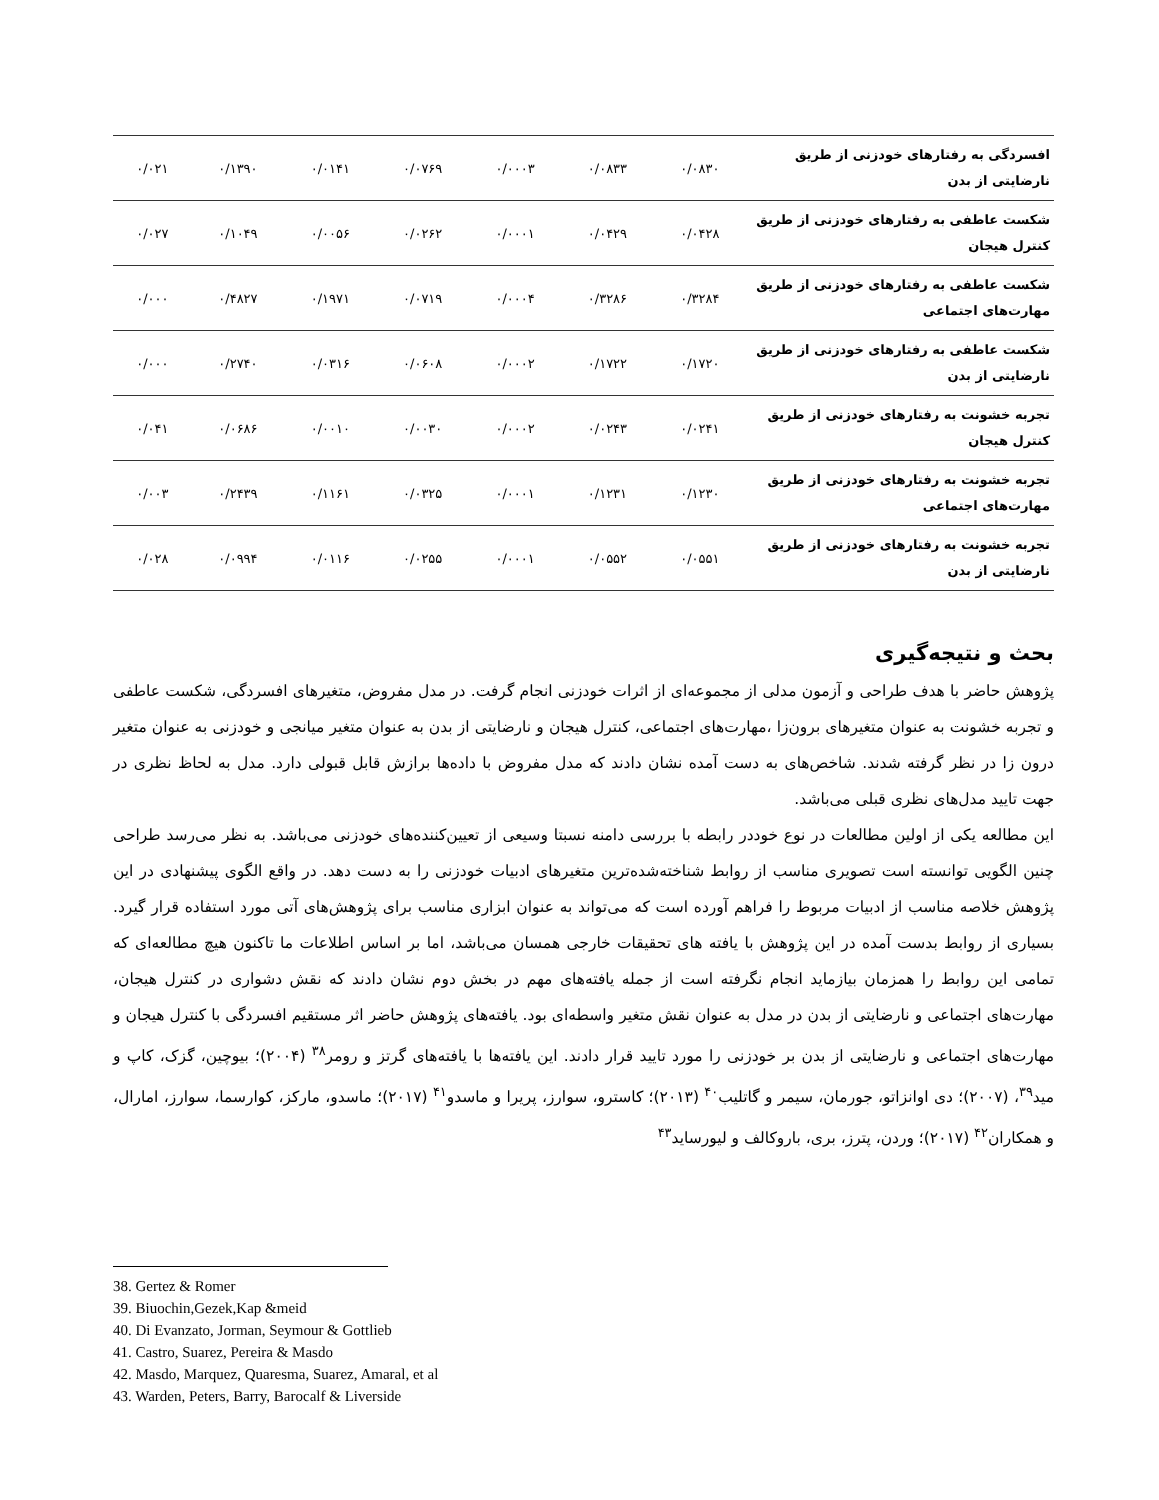| افسردگی به رفتارهای خودزنی از طریق نارضایتی از بدن | ۰/۰۸۳۰ | ۰/۰۸۳۳ | ۰/۰۰۰۳ | ۰/۰۷۶۹ | ۰/۰۱۴۱ | ۰/۱۳۹۰ | ۰/۰۲۱ |
| شکست عاطفی به رفتارهای خودزنی از طریق کنترل هیجان | ۰/۰۴۲۸ | ۰/۰۴۲۹ | ۰/۰۰۰۱ | ۰/۰۲۶۲ | ۰/۰۰۵۶ | ۰/۱۰۴۹ | ۰/۰۲۷ |
| شکست عاطفی به رفتارهای خودزنی از طریق مهارت‌های اجتماعی | ۰/۳۲۸۴ | ۰/۳۲۸۶ | ۰/۰۰۰۴ | ۰/۰۷۱۹ | ۰/۱۹۷۱ | ۰/۴۸۲۷ | ۰/۰۰۰ |
| شکست عاطفی به رفتارهای خودزنی از طریق نارضایتی از بدن | ۰/۱۷۲۰ | ۰/۱۷۲۲ | ۰/۰۰۰۲ | ۰/۰۶۰۸ | ۰/۰۳۱۶ | ۰/۲۷۴۰ | ۰/۰۰۰ |
| تجربه خشونت به رفتارهای خودزنی از طریق کنترل هیجان | ۰/۰۲۴۱ | ۰/۰۲۴۳ | ۰/۰۰۰۲ | ۰/۰۰۳۰ | ۰/۰۰۱۰ | ۰/۰۶۸۶ | ۰/۰۴۱ |
| تجربه خشونت به رفتارهای خودزنی از طریق مهارت‌های اجتماعی | ۰/۱۲۳۰ | ۰/۱۲۳۱ | ۰/۰۰۰۱ | ۰/۰۳۲۵ | ۰/۱۱۶۱ | ۰/۲۴۳۹ | ۰/۰۰۳ |
| تجربه خشونت به رفتارهای خودزنی از طریق نارضایتی از بدن | ۰/۰۵۵۱ | ۰/۰۵۵۲ | ۰/۰۰۰۱ | ۰/۰۲۵۵ | ۰/۰۱۱۶ | ۰/۰۹۹۴ | ۰/۰۲۸ |
بحث و نتیجه‌گیری
پژوهش حاضر با هدف طراحی و آزمون مدلی از مجموعه‌ای از اثرات خودزنی انجام گرفت. در مدل مفروض، متغیرهای افسردگی، شکست عاطفی و تجربه خشونت به عنوان متغیرهای برون‌زا ،مهارت‌های اجتماعی، کنترل هیجان و نارضایتی از بدن به عنوان متغیر میانجی و خودزنی به عنوان متغیر درون زا در نظر گرفته شدند. شاخص‌های به دست آمده نشان دادند که مدل مفروض با داده‌ها برازش قابل قبولی دارد. مدل به لحاظ نظری در جهت تایید مدل‌های نظری قبلی می‌باشد.
این مطالعه یکی از اولین مطالعات در نوع خوددر رابطه با بررسی دامنه نسبتا وسیعی از تعیین‌کننده‌های خودزنی می‌باشد. به نظر می‌رسد طراحی چنین الگویی توانسته است تصویری مناسب از روابط شناخته‌شده‌ترین متغیرهای ادبیات خودزنی را به دست دهد. در واقع الگوی پیشنهادی در این پژوهش خلاصه مناسب از ادبیات مربوط را فراهم آورده است که می‌تواند به عنوان ابزاری مناسب برای پژوهش‌های آتی مورد استفاده قرار گیرد. بسیاری از روابط بدست آمده در این پژوهش با یافته های تحقیقات خارجی همسان می‌باشد، اما بر اساس اطلاعات ما تاکنون هیچ مطالعه‌ای که تمامی این روابط را همزمان بیازماید انجام نگرفته است از جمله یافته‌های مهم در بخش دوم نشان دادند که نقش دشواری در کنترل هیجان، مهارت‌های اجتماعی و نارضایتی از بدن در مدل به عنوان نقش متغیر واسطه‌ای بود. یافته‌های پژوهش حاضر اثر مستقیم افسردگی با کنترل هیجان و مهارت‌های اجتماعی و نارضایتی از بدن بر خودزنی را مورد تایید قرار دادند. این یافته‌ها با یافته‌های گرتز و رومر<sup>۳۸</sup> (۲۰۰۴)؛ بیوچین، گزک، کاپ و مید<sup>۳۹</sup>، (۲۰۰۷)؛ دی اوانزاتو، جورمان، سیمر و گاتلیب<sup>۴۰</sup> (۲۰۱۳)؛ کاسترو، سوارز، پریرا و ماسدو<sup>۴۱</sup> (۲۰۱۷)؛ ماسدو، مارکز، کوارسما، سوارز، امارال، و همکاران<sup>۴۲</sup> (۲۰۱۷)؛ وردن، پترز، بری، باروکالف و لیورساید<sup>۴۳</sup>
38. Gertez & Romer
39. Biuochin,Gezek,Kap &meid
40. Di Evanzato, Jorman, Seymour & Gottlieb
41. Castro, Suarez, Pereira & Masdo
42. Masdo, Marquez, Quaresma, Suarez, Amaral, et al
43. Warden, Peters, Barry, Barocalf & Liverside